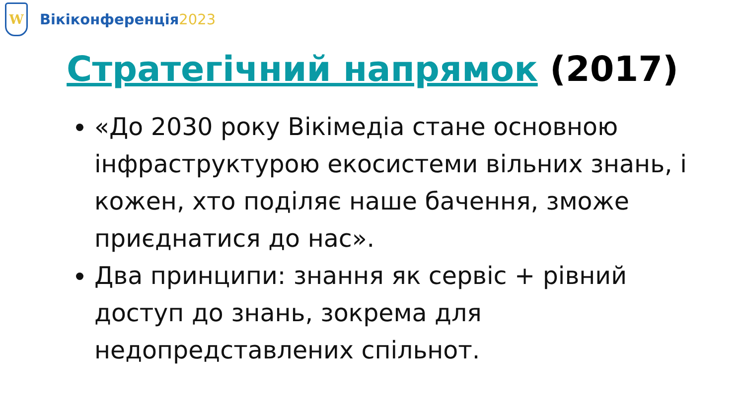W
Вікіконференція2023
Стратегічний напрямок (2017)
«До 2030 року Вікімедіа стане основною інфраструктурою екосистеми вільних знань, і кожен, хто поділяє наше бачення, зможе приєднатися до нас».
Два принципи: знання як сервіс + рівний доступ до знань, зокрема для недопредставлених спільнот.